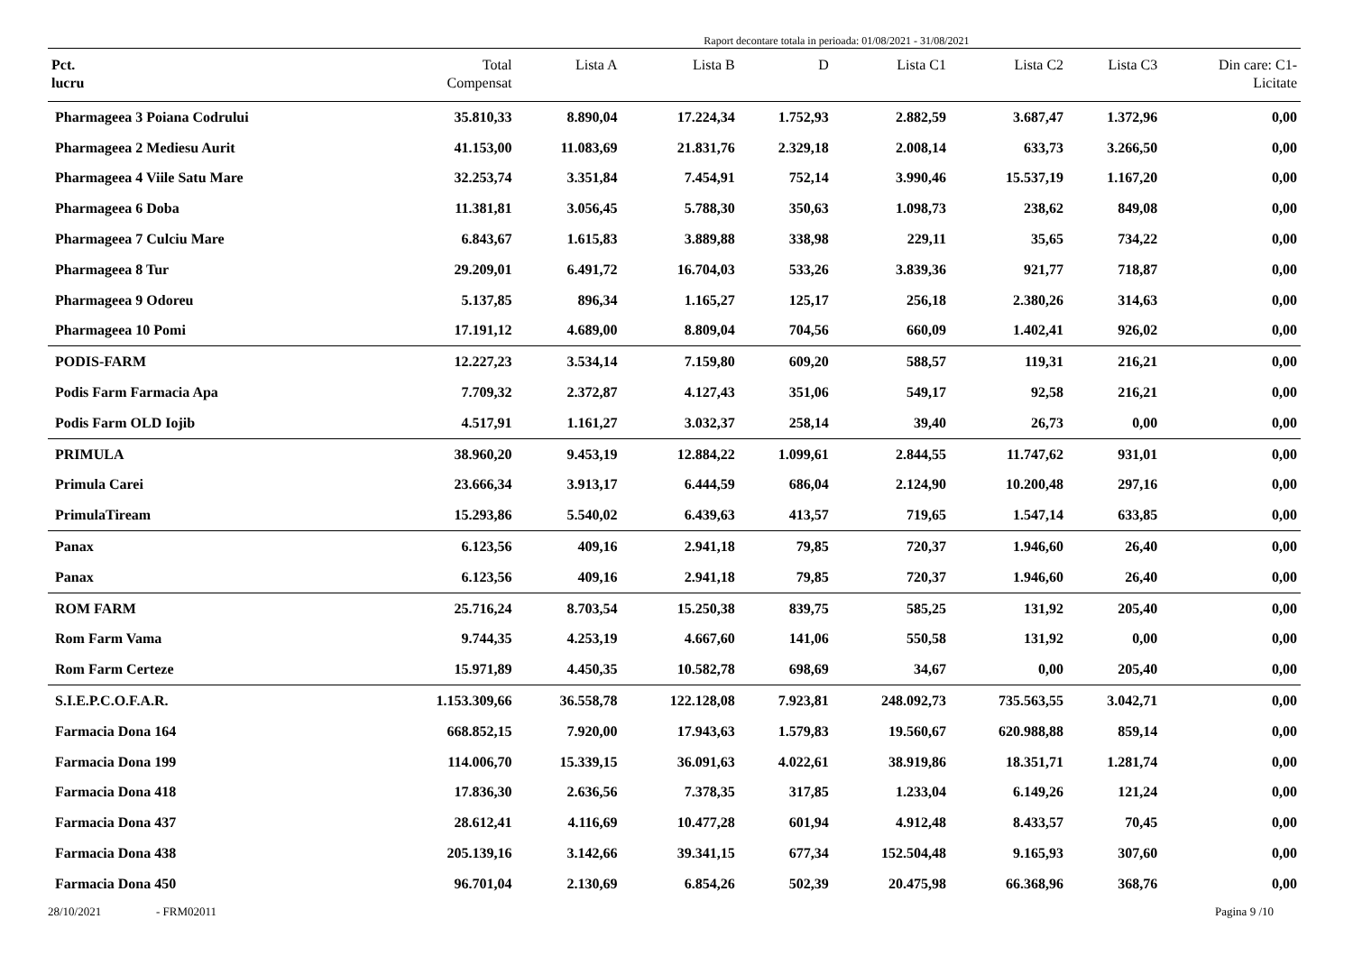Raport decontare totala in perioada: 01/08/2021 - 31/08/2021
| Pct. lucru | Total Compensat | Lista A | Lista B | D | Lista C1 | Lista C2 | Lista C3 | Din care: C1- Licitate |
| --- | --- | --- | --- | --- | --- | --- | --- | --- |
| Pharmageea 3 Poiana Codrului | 35.810,33 | 8.890,04 | 17.224,34 | 1.752,93 | 2.882,59 | 3.687,47 | 1.372,96 | 0,00 |
| Pharmageea 2 Mediesu Aurit | 41.153,00 | 11.083,69 | 21.831,76 | 2.329,18 | 2.008,14 | 633,73 | 3.266,50 | 0,00 |
| Pharmageea 4 Viile Satu Mare | 32.253,74 | 3.351,84 | 7.454,91 | 752,14 | 3.990,46 | 15.537,19 | 1.167,20 | 0,00 |
| Pharmageea 6 Doba | 11.381,81 | 3.056,45 | 5.788,30 | 350,63 | 1.098,73 | 238,62 | 849,08 | 0,00 |
| Pharmageea 7 Culciu Mare | 6.843,67 | 1.615,83 | 3.889,88 | 338,98 | 229,11 | 35,65 | 734,22 | 0,00 |
| Pharmageea 8 Tur | 29.209,01 | 6.491,72 | 16.704,03 | 533,26 | 3.839,36 | 921,77 | 718,87 | 0,00 |
| Pharmageea 9 Odoreu | 5.137,85 | 896,34 | 1.165,27 | 125,17 | 256,18 | 2.380,26 | 314,63 | 0,00 |
| Pharmageea 10 Pomi | 17.191,12 | 4.689,00 | 8.809,04 | 704,56 | 660,09 | 1.402,41 | 926,02 | 0,00 |
| PODIS-FARM | 12.227,23 | 3.534,14 | 7.159,80 | 609,20 | 588,57 | 119,31 | 216,21 | 0,00 |
| Podis Farm Farmacia Apa | 7.709,32 | 2.372,87 | 4.127,43 | 351,06 | 549,17 | 92,58 | 216,21 | 0,00 |
| Podis Farm OLD Iojib | 4.517,91 | 1.161,27 | 3.032,37 | 258,14 | 39,40 | 26,73 | 0,00 | 0,00 |
| PRIMULA | 38.960,20 | 9.453,19 | 12.884,22 | 1.099,61 | 2.844,55 | 11.747,62 | 931,01 | 0,00 |
| Primula Carei | 23.666,34 | 3.913,17 | 6.444,59 | 686,04 | 2.124,90 | 10.200,48 | 297,16 | 0,00 |
| PrimulaTiream | 15.293,86 | 5.540,02 | 6.439,63 | 413,57 | 719,65 | 1.547,14 | 633,85 | 0,00 |
| Panax | 6.123,56 | 409,16 | 2.941,18 | 79,85 | 720,37 | 1.946,60 | 26,40 | 0,00 |
| Panax | 6.123,56 | 409,16 | 2.941,18 | 79,85 | 720,37 | 1.946,60 | 26,40 | 0,00 |
| ROM FARM | 25.716,24 | 8.703,54 | 15.250,38 | 839,75 | 585,25 | 131,92 | 205,40 | 0,00 |
| Rom Farm Vama | 9.744,35 | 4.253,19 | 4.667,60 | 141,06 | 550,58 | 131,92 | 0,00 | 0,00 |
| Rom Farm Certeze | 15.971,89 | 4.450,35 | 10.582,78 | 698,69 | 34,67 | 0,00 | 205,40 | 0,00 |
| S.I.E.P.C.O.F.A.R. | 1.153.309,66 | 36.558,78 | 122.128,08 | 7.923,81 | 248.092,73 | 735.563,55 | 3.042,71 | 0,00 |
| Farmacia Dona 164 | 668.852,15 | 7.920,00 | 17.943,63 | 1.579,83 | 19.560,67 | 620.988,88 | 859,14 | 0,00 |
| Farmacia Dona 199 | 114.006,70 | 15.339,15 | 36.091,63 | 4.022,61 | 38.919,86 | 18.351,71 | 1.281,74 | 0,00 |
| Farmacia Dona 418 | 17.836,30 | 2.636,56 | 7.378,35 | 317,85 | 1.233,04 | 6.149,26 | 121,24 | 0,00 |
| Farmacia Dona 437 | 28.612,41 | 4.116,69 | 10.477,28 | 601,94 | 4.912,48 | 8.433,57 | 70,45 | 0,00 |
| Farmacia Dona 438 | 205.139,16 | 3.142,66 | 39.341,15 | 677,34 | 152.504,48 | 9.165,93 | 307,60 | 0,00 |
| Farmacia Dona 450 | 96.701,04 | 2.130,69 | 6.854,26 | 502,39 | 20.475,98 | 66.368,96 | 368,76 | 0,00 |
28/10/2021 - FRM02011 Pagina 9 /10